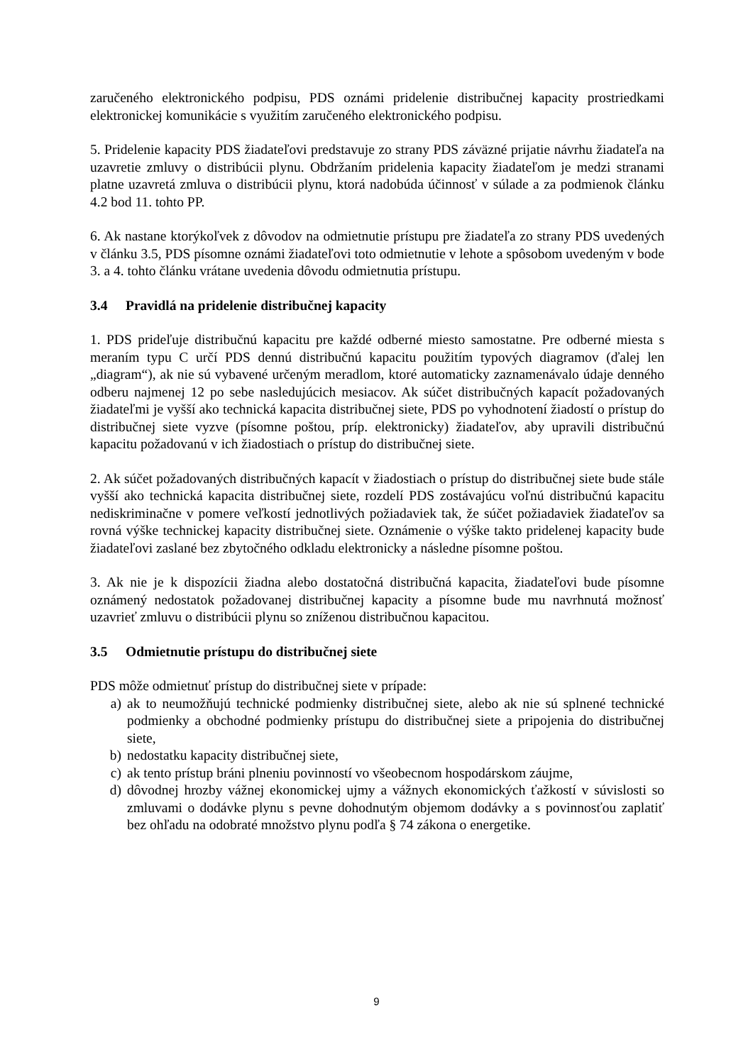zaručeného elektronického podpisu, PDS oznámi pridelenie distribučnej kapacity prostriedkami elektronickej komunikácie s využitím zaručeného elektronického podpisu.
5. Pridelenie kapacity PDS žiadateľovi predstavuje zo strany PDS záväzné prijatie návrhu žiadateľa na uzavretie zmluvy o distribúcii plynu. Obdržaním pridelenia kapacity žiadateľom je medzi stranami platne uzavretá zmluva o distribúcii plynu, ktorá nadobúda účinnosť v súlade a za podmienok článku 4.2 bod 11. tohto PP.
6. Ak nastane ktorýkoľvek z dôvodov na odmietnutie prístupu pre žiadateľa zo strany PDS uvedených v článku 3.5, PDS písomne oznámi žiadateľovi toto odmietnutie v lehote a spôsobom uvedeným v bode 3. a 4. tohto článku vrátane uvedenia dôvodu odmietnutia prístupu.
3.4 Pravidlá na pridelenie distribučnej kapacity
1. PDS prideľuje distribučnú kapacitu pre každé odberné miesto samostatne. Pre odberné miesta s meraním typu C určí PDS dennú distribučnú kapacitu použitím typových diagramov (ďalej len „diagram“), ak nie sú vybavené určeným meradlom, ktoré automaticky zaznamenávalo údaje denného odberu najmenej 12 po sebe nasledujúcich mesiacov. Ak súčet distribučných kapacít požadovaných žiadateľmi je vyšší ako technická kapacita distribučnej siete, PDS po vyhodnotení žiadostí o prístup do distribučnej siete vyzve (písomne poštou, príp. elektronicky) žiadateľov, aby upravili distribučnú kapacitu požadovanú v ich žiadostiach o prístup do distribučnej siete.
2. Ak súčet požadovaných distribučných kapacít v žiadostiach o prístup do distribučnej siete bude stále vyšší ako technická kapacita distribučnej siete, rozdelí PDS zostávajúcu voľnú distribučnú kapacitu nediskriminačne v pomere veľkostí jednotlivých požiadaviek tak, že súčet požiadaviek žiadateľov sa rovná výške technickej kapacity distribučnej siete. Oznámenie o výške takto pridelenej kapacity bude žiadateľovi zaslané bez zbytočného odkladu elektronicky a následne písomne poštou.
3. Ak nie je k dispozícii žiadna alebo dostatočná distribučná kapacita, žiadateľovi bude písomne oznámený nedostatok požadovanej distribučnej kapacity a písomne bude mu navrhnutá možnosť uzavrieť zmluvu o distribúcii plynu so zníženou distribučnou kapacitou.
3.5 Odmietnutie prístupu do distribučnej siete
PDS môže odmietnuť prístup do distribučnej siete v prípade:
a) ak to neumožňujú technické podmienky distribučnej siete, alebo ak nie sú splnené technické podmienky a obchodné podmienky prístupu do distribučnej siete a pripojenia do distribučnej siete,
b) nedostatku kapacity distribučnej siete,
c) ak tento prístup bráni plneniu povinností vo všeobecnom hospodárskom záujme,
d) dôvodnej hrozby vážnej ekonomickej ujmy a vážnych ekonomických ťažkostí v súvislosti so zmluvami o dodávke plynu s pevne dohodnutým objemom dodávky a s povinnosťou zaplatiť bez ohľadu na odobraté množstvo plynu podľa § 74 zákona o energetike.
9